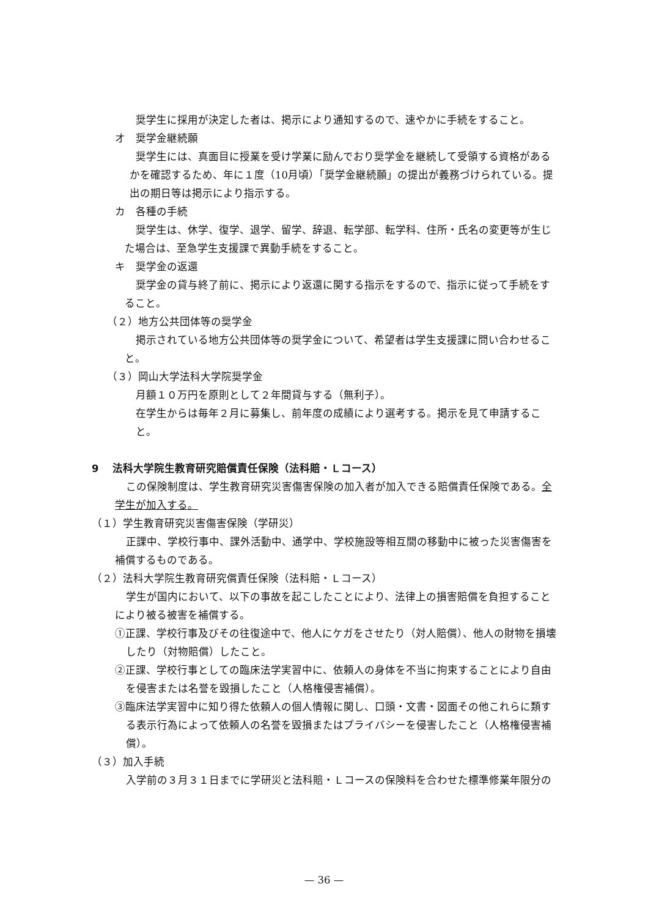奨学生に採用が決定した者は、掲示により通知するので、速やかに手続をすること。
オ　奨学金継続願
奨学生には、真面目に授業を受け学業に励んでおり奨学金を継続して受領する資格があるかを確認するため、年に１度（10月頃）「奨学金継続願」の提出が義務づけられている。提出の期日等は掲示により指示する。
カ　各種の手続
奨学生は、休学、復学、退学、留学、辞退、転学部、転学科、住所・氏名の変更等が生じた場合は、至急学生支援課で異動手続をすること。
キ　奨学金の返還
奨学金の貸与終了前に、掲示により返還に関する指示をするので、指示に従って手続をすること。
（２）地方公共団体等の奨学金
掲示されている地方公共団体等の奨学金について、希望者は学生支援課に問い合わせること。
（３）岡山大学法科大学院奨学金
月額１０万円を原則として２年間貸与する（無利子）。
在学生からは毎年２月に募集し、前年度の成績により選考する。掲示を見て申請すること。
9　 法科大学院生教育研究賠償責任保険（法科賠・Ｌコース）
この保険制度は、学生教育研究災害傷害保険の加入者が加入できる賠償責任保険である。全学生が加入する。
（１）学生教育研究災害傷害保険（学研災）
正課中、学校行事中、課外活動中、通学中、学校施設等相互間の移動中に被った災害傷害を補償するものである。
（２）法科大学院生教育研究償責任保険（法科賠・Ｌコース）
学生が国内において、以下の事故を起こしたことにより、法律上の損害賠償を負担することにより被る被害を補償する。
①正課、学校行事及びその往復途中で、他人にケガをさせたり（対人賠償）、他人の財物を損壊したり（対物賠償）したこと。
②正課、学校行事としての臨床法学実習中に、依頼人の身体を不当に拘束することにより自由を侵害または名誉を毀損したこと（人格権侵害補償）。
③臨床法学実習中に知り得た依頼人の個人情報に関し、口頭・文書・図面その他これらに類する表示行為によって依頼人の名誉を毀損またはプライバシーを侵害したこと（人格権侵害補償）。
（３）加入手続
入学前の３月３１日までに学研災と法科賠・Ｌコースの保険料を合わせた標準修業年限分の
— 36 —